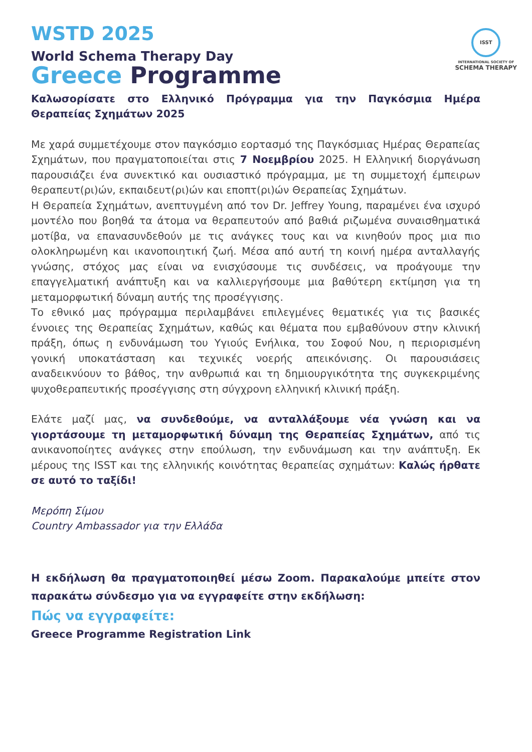ISST
INTERNATIONAL SOCIETY OF
SCHEMA THERAPY
WSTD 2025
World Schema Therapy Day
Greece Programme
Καλωσορίσατε στο Ελληνικό Πρόγραμμα για την Παγκόσμια Ημέρα Θεραπείας Σχημάτων 2025
Με χαρά συμμετέχουμε στον παγκόσμιο εορτασμό της Παγκόσμιας Ημέρας Θεραπείας Σχημάτων, που πραγματοποιείται στις 7 Νοεμβρίου 2025. Η Ελληνική διοργάνωση παρουσιάζει ένα συνεκτικό και ουσιαστικό πρόγραμμα, με τη συμμετοχή έμπειρων θεραπευτ(ρι)ών, εκπαιδευτ(ρι)ών και εποπτ(ρι)ών Θεραπείας Σχημάτων.
Η Θεραπεία Σχημάτων, ανεπτυγμένη από τον Dr. Jeffrey Young, παραμένει ένα ισχυρό μοντέλο που βοηθά τα άτομα να θεραπευτούν από βαθιά ριζωμένα συναισθηματικά μοτίβα, να επανασυνδεθούν με τις ανάγκες τους και να κινηθούν προς μια πιο ολοκληρωμένη και ικανοποιητική ζωή. Μέσα από αυτή τη κοινή ημέρα ανταλλαγής γνώσης, στόχος μας είναι να ενισχύσουμε τις συνδέσεις, να προάγουμε την επαγγελματική ανάπτυξη και να καλλιεργήσουμε μια βαθύτερη εκτίμηση για τη μεταμορφωτική δύναμη αυτής της προσέγγισης.
Το εθνικό μας πρόγραμμα περιλαμβάνει επιλεγμένες θεματικές για τις βασικές έννοιες της Θεραπείας Σχημάτων, καθώς και θέματα που εμβαθύνουν στην κλινική πράξη, όπως η ενδυνάμωση του Υγιούς Ενήλικα, του Σοφού Νου, η περιορισμένη γονική υποκατάσταση και τεχνικές νοερής απεικόνισης. Οι παρουσιάσεις αναδεικνύουν το βάθος, την ανθρωπιά και τη δημιουργικότητα της συγκεκριμένης ψυχοθεραπευτικής προσέγγισης στη σύγχρονη ελληνική κλινική πράξη.
Ελάτε μαζί μας, να συνδεθούμε, να ανταλλάξουμε νέα γνώση και να γιορτάσουμε τη μεταμορφωτική δύναμη της Θεραπείας Σχημάτων, από τις ανικανοποίητες ανάγκες στην επούλωση, την ενδυνάμωση και την ανάπτυξη. Εκ μέρους της ISST και της ελληνικής κοινότητας θεραπείας σχημάτων: Καλώς ήρθατε σε αυτό το ταξίδι!
Μερόπη Σίμου
Country Ambassador για την Ελλάδα
Η εκδήλωση θα πραγματοποιηθεί μέσω Zoom. Παρακαλούμε μπείτε στον παρακάτω σύνδεσμο για να εγγραφείτε στην εκδήλωση:
Πώς να εγγραφείτε:
Greece Programme Registration Link